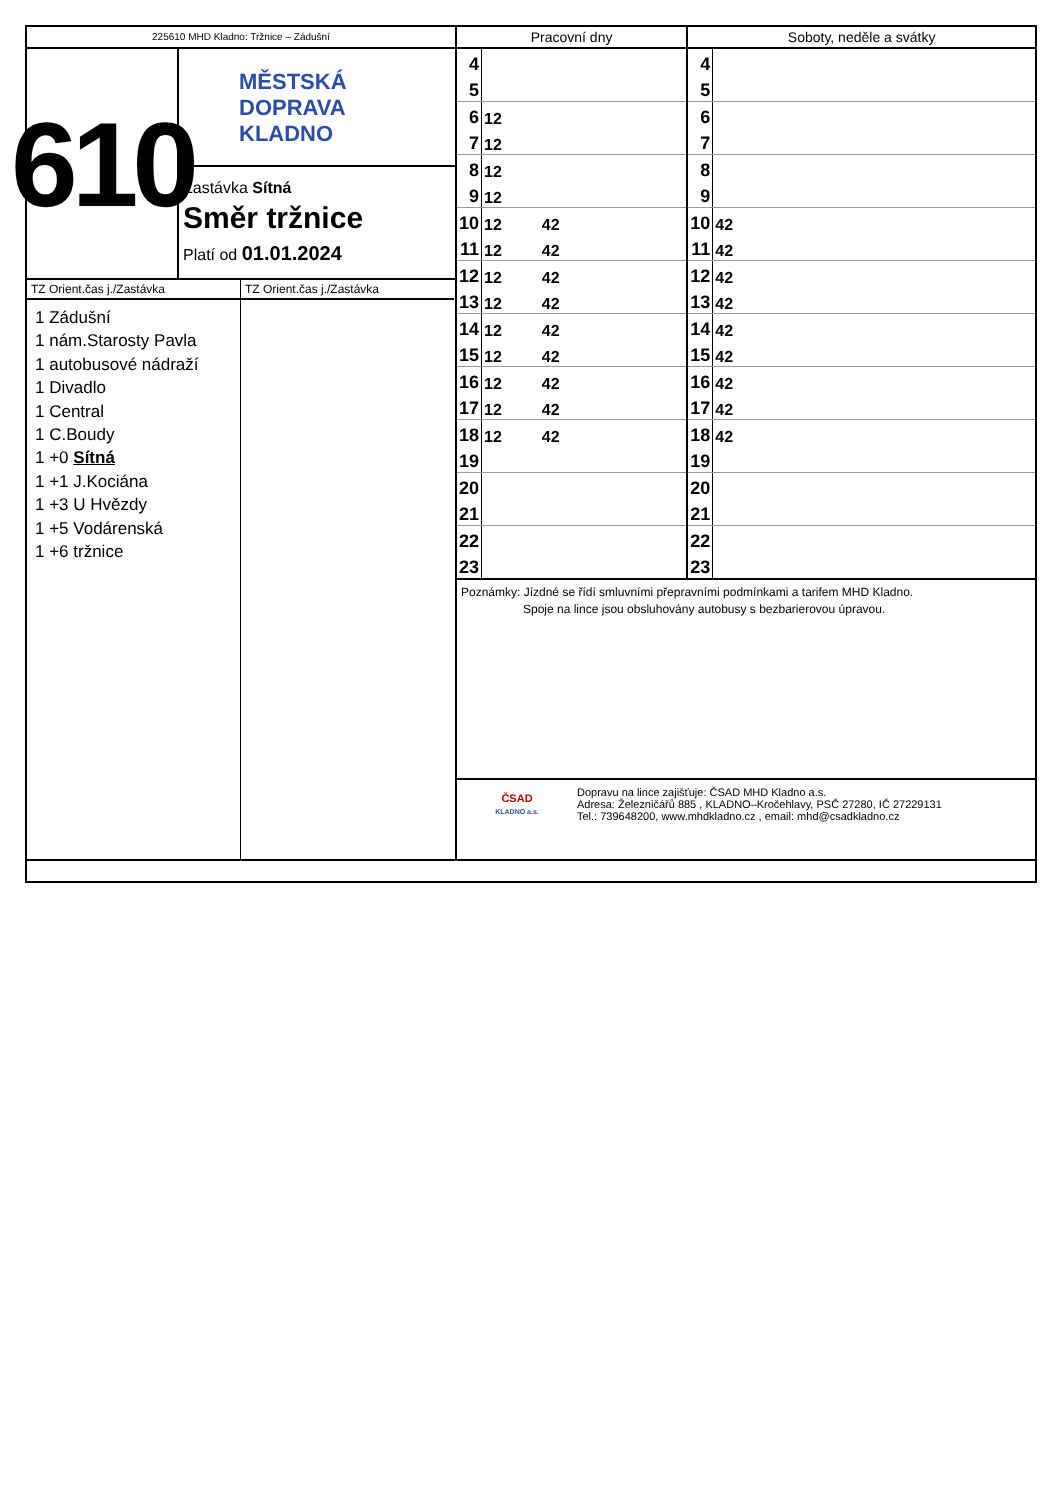225610 MHD Kladno: Tržnice – Zádušní
610
MĚSTSKÁ
DOPRAVA
KLADNO
Zastávka Sítná
Směr tržnice
Platí od 01.01.2024
TZ Orient.čas j./Zastávka
1 Zádušní
1 nám.Starosty Pavla
1 autobusové nádraží
1 Divadlo
1 Central
1 C.Boudy
1 +0 Sítná
1 +1 J.Kociána
1 +3 U Hvězdy
1 +5 Vodárenská
1 +6 tržnice
TZ Orient.čas j./Zastávka
| Pracovní dny | | Soboty, neděle a svátky | |
| --- | --- | --- | --- |
| 4 | | 4 | |
| 5 | | 5 | |
| 6 | 12 | 6 | |
| 7 | 12 | 7 | |
| 8 | 12 | 8 | |
| 9 | 12 | 9 | |
| 10 | 12 42 | 10 | 42 |
| 11 | 12 42 | 11 | 42 |
| 12 | 12 42 | 12 | 42 |
| 13 | 12 42 | 13 | 42 |
| 14 | 12 42 | 14 | 42 |
| 15 | 12 42 | 15 | 42 |
| 16 | 12 42 | 16 | 42 |
| 17 | 12 42 | 17 | 42 |
| 18 | 12 42 | 18 | 42 |
| 19 | | 19 | |
| 20 | | 20 | |
| 21 | | 21 | |
| 22 | | 22 | |
| 23 | | 23 | |
Poznámky: Jízdné se řídí smluvními přepravními podmínkami a tarifem MHD Kladno.
Spoje na lince jsou obsluhovány autobusy s bezbarierovou úpravou.
ČSAD
KLADNO a.s.
Dopravu na lince zajišťuje: ČSAD MHD Kladno a.s.
Adresa: Železničářů 885 , KLADNO–Kročehlavy, PSČ 27280, IČ 27229131
Tel.: 739648200, www.mhdkladno.cz , email: mhd@csadkladno.cz